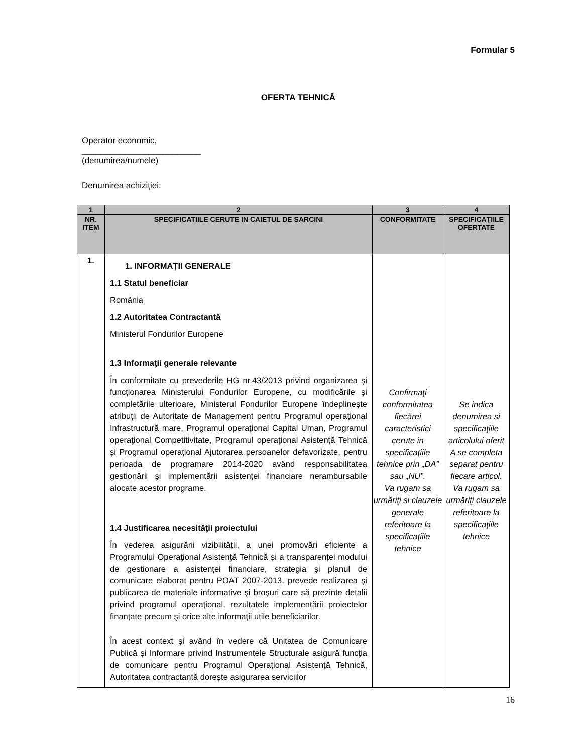Formular 5
OFERTA TEHNICĂ
Operator economic,
_________________________
(denumirea/numele)
Denumirea achiziţiei:
| 1 | 2 | 3 | 4 |
| --- | --- | --- | --- |
| NR. ITEM | SPECIFICATIILE CERUTE IN CAIETUL DE SARCINI | CONFORMITATE | SPECIFICAŢIILE OFERTATE |
| 1. | 1. INFORMAŢII GENERALE 1.1 Statul beneficiar România 1.2 Autoritatea Contractantă Ministerul Fondurilor Europene 1.3 Informaţii generale relevante În conformitate cu prevederile HG nr.43/2013 privind organizarea și funcționarea Ministerului Fondurilor Europene, cu modificările şi completările ulterioare, Ministerul Fondurilor Europene îndeplinește atribuții de Autoritate de Management pentru Programul operaţional Infrastructură mare, Programul operaţional Capital Uman, Programul operaţional Competitivitate, Programul operaţional Asistenţă Tehnică şi Programul operaţional Ajutorarea persoanelor defavorizate, pentru perioada de programare 2014-2020 având responsabilitatea gestionării şi implementării asistenţei financiare nerambursabile alocate acestor programe. 1.4 Justificarea necesităţii proiectului În vederea asigurării vizibilității, a unei promovări eficiente a Programului Operaţional Asistenţă Tehnică și a transparenței modului de gestionare a asistenței financiare, strategia şi planul de comunicare elaborat pentru POAT 2007-2013, prevede realizarea şi publicarea de materiale informative şi broşuri care să prezinte detalii privind programul operaţional, rezultatele implementării proiectelor finanţate precum şi orice alte informaţii utile beneficiarilor. În acest context şi având în vedere că Unitatea de Comunicare Publică şi Informare privind Instrumentele Structurale asigură funcţia de comunicare pentru Programul Operaţional Asistenţă Tehnică, Autoritatea contractantă doreşte asigurarea serviciilor | Confirmaţi conformitatea fiecărei caracteristici cerute in specificaţiile tehnice prin „DA” sau „NU”. Va rugam sa urmăriţi si clauzele generale referitoare la specificaţiile tehnice | Se indica denumirea si specificaţiile articolului oferit A se completa separat pentru fiecare articol. Va rugam sa urmăriţi clauzele referitoare la specificaţiile tehnice |
16